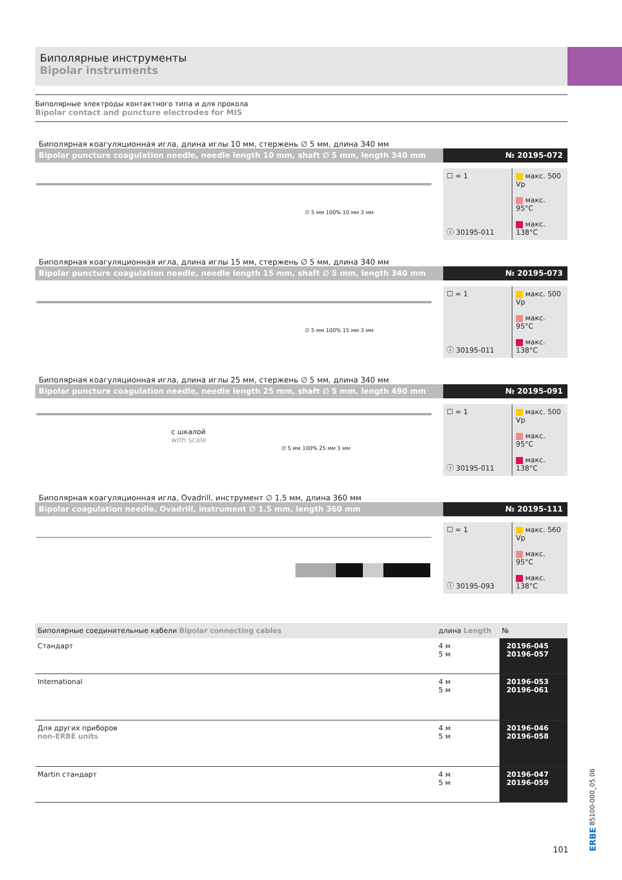Биполярные инструменты
Bipolar instruments
Биполярные электроды контактного типа и для прокола
Bipolar contact and puncture electrodes for MIS
Биполярная коагуляционная игла, длина иглы 10 мм, стержень ∅ 5 мм, длина 340 мм
Bipolar puncture coagulation needle, needle length 10 mm, shaft ∅ 5 mm, length 340 mm
№ 20195-072
∅ 5 мм 100% 10 мм 3 мм
☐ = 1
ⓘ 30195-011
макс. 500 Vp
макс. 95°C
макс. 138°C
Биполярная коагуляционная игла, длина иглы 15 мм, стержень ∅ 5 мм, длина 340 мм
Bipolar puncture coagulation needle, needle length 15 mm, shaft ∅ 5 mm, length 340 mm
№ 20195-073
∅ 5 мм 100% 15 мм 3 мм
☐ = 1
ⓘ 30195-011
макс. 500 Vp
макс. 95°C
макс. 138°C
Биполярная коагуляционная игла, длина иглы 25 мм, стержень ∅ 5 мм, длина 340 мм
Bipolar puncture coagulation needle, needle length 25 mm, shaft ∅ 5 mm, length 490 mm
№ 20195-091
с шкалой
with scale
∅ 5 мм 100% 25 мм 3 мм
☐ = 1
ⓘ 30195-011
макс. 500 Vp
макс. 95°C
макс. 138°C
Биполярная коагуляционная игла, Ovadrill, инструмент ∅ 1,5 мм, длина 360 мм
Bipolar coagulation needle, Ovadrill, instrument ∅ 1.5 mm, length 360 mm
№ 20195-111
☐ = 1
ⓘ 30195-093
макс. 560 Vp
макс. 95°C
макс. 138°C
| Биполярные соединительные кабели Bipolar connecting cables | | длина Length | № |
| --- | --- | --- | --- |
| Стандарт | | 4 м 5 м | 20196-045 20196-057 |
| International | | 4 м 5 м | 20196-053 20196-061 |
| Для других приборов non-ERBE units | | 4 м 5 м | 20196-046 20196-058 |
| Martin стандарт | | 4 м 5 м | 20196-047 20196-059 |
ERBE 85100-000_05.06
101